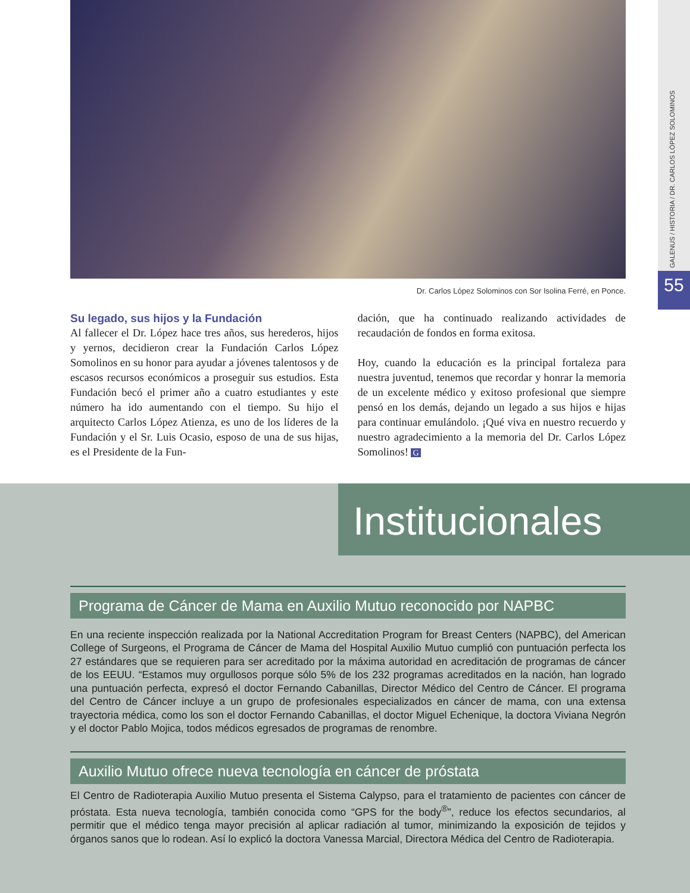GALENUS / HISTORIA / DR. CARLOS LÓPEZ SOLOMINOS
55 Dr. Carlos López Solominos con Sor Isolina Ferré, en Ponce.
Su legado, sus hijos y la Fundación
Al fallecer el Dr. López hace tres años, sus herederos, hijos y yernos, decidieron crear la Fundación Carlos López Somolinos en su honor para ayudar a jóvenes talentosos y de escasos recursos económicos a proseguir sus estudios. Esta Fundación becó el primer año a cuatro estudiantes y este número ha ido aumentando con el tiempo. Su hijo el arquitecto Carlos López Atienza, es uno de los líderes de la Fundación y el Sr. Luis Ocasio, esposo de una de sus hijas, es el Presidente de la Fun-
dación, que ha continuado realizando actividades de recaudación de fondos en forma exitosa.
Hoy, cuando la educación es la principal fortaleza para nuestra juventud, tenemos que recordar y honrar la memoria de un excelente médico y exitoso profesional que siempre pensó en los demás, dejando un legado a sus hijos e hijas para continuar emulándolo. ¡Qué viva en nuestro recuerdo y nuestro agradecimiento a la memoria del Dr. Carlos López Somolinos! G
Institucionales
Programa de Cáncer de Mama en Auxilio Mutuo reconocido por NAPBC
En una reciente inspección realizada por la National Accreditation Program for Breast Centers (NAPBC), del American College of Surgeons, el Programa de Cáncer de Mama del Hospital Auxilio Mutuo cumplió con puntuación perfecta los 27 estándares que se requieren para ser acreditado por la máxima autoridad en acreditación de programas de cáncer de los EEUU. “Estamos muy orgullosos porque sólo 5% de los 232 programas acreditados en la nación, han logrado una puntuación perfecta, expresó el doctor Fernando Cabanillas, Director Médico del Centro de Cáncer. El programa del Centro de Cáncer incluye a un grupo de profesionales especializados en cáncer de mama, con una extensa trayectoria médica, como los son el doctor Fernando Cabanillas, el doctor Miguel Echenique, la doctora Viviana Negrón y el doctor Pablo Mojica, todos médicos egresados de programas de renombre.
Auxilio Mutuo ofrece nueva tecnología en cáncer de próstata
El Centro de Radioterapia Auxilio Mutuo presenta el Sistema Calypso, para el tratamiento de pacientes con cáncer de próstata. Esta nueva tecnología, también conocida como “GPS for the body<sup>®</sup>”, reduce los efectos secundarios, al permitir que el médico tenga mayor precisión al aplicar radiación al tumor, minimizando la exposición de tejidos y órganos sanos que lo rodean. Así lo explicó la doctora Vanessa Marcial, Directora Médica del Centro de Radioterapia.